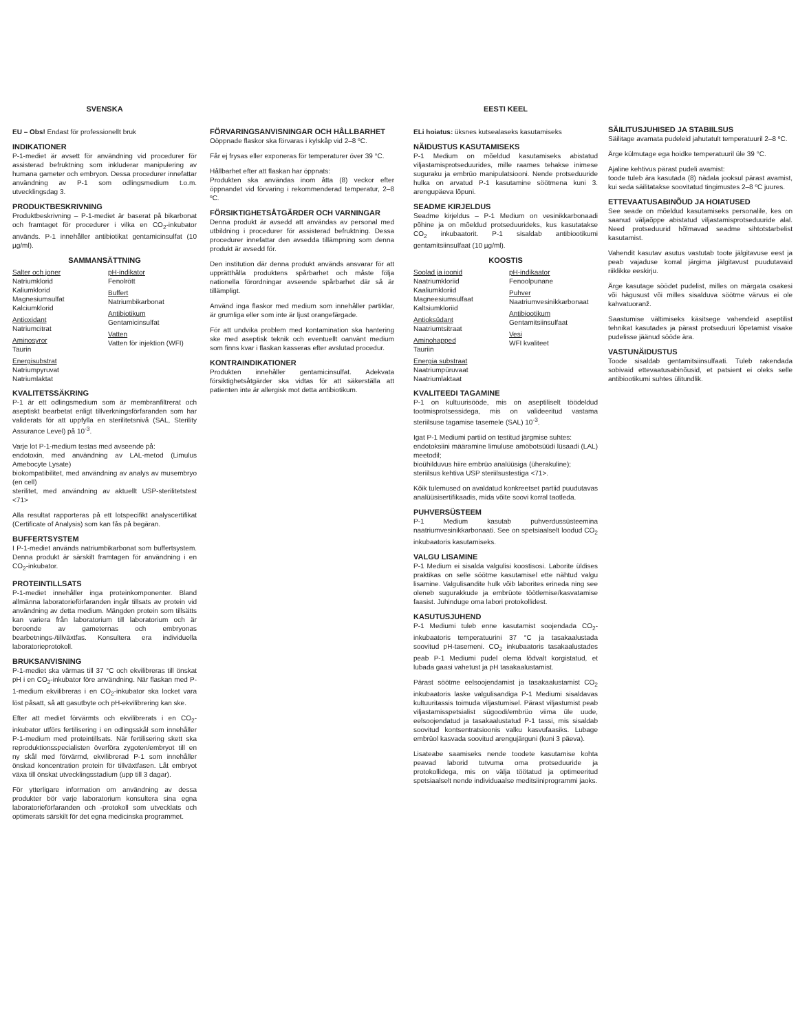SVENSKA
EU – Obs! Endast för professionellt bruk
INDIKATIONER
P-1-mediet är avsett för användning vid procedurer för assisterad befruktning som inkluderar manipulering av humana gameter och embryon. Dessa procedurer innefattar användning av P-1 som odlingsmedium t.o.m. utvecklingsdag 3.
PRODUKTBESKRIVNING
Produktbeskrivning – P-1-mediet är baserat på bikarbonat och framtaget för procedurer i vilka en CO<sub>2</sub>-inkubator används. P-1 innehåller antibiotikat gentamicinsulfat (10 µg/ml).
SAMMANSÄTTNING
Salter och joner
Natriumklorid
Kaliumklorid
Magnesiumsulfat
Kalciumklorid
Antioxidant
Natriumcitrat
Aminosyror
Taurin
Energisubstrat
Natriumpyruvat
Natriumlaktat
pH-indikator
Fenolrött
Buffert
Natriumbikarbonat
Antibiotikum
Gentamicinsulfat
Vatten
Vatten för injektion (WFI)
KVALITETSSÄKRING
P-1 är ett odlingsmedium som är membranfiltrerat och aseptiskt bearbetat enligt tillverkningsförfaranden som har validerats för att uppfylla en sterilitetsnivå (SAL, Sterility Assurance Level) på 10<sup>-3</sup>.
Varje lot P-1-medium testas med avseende på:
endotoxin, med användning av LAL-metod (Limulus Amebocyte Lysate)
biokompatibilitet, med användning av analys av musembryo (en cell)
sterilitet, med användning av aktuellt USP-sterilitetstest <71>
Alla resultat rapporteras på ett lotspecifikt analyscertifikat (Certificate of Analysis) som kan fås på begäran.
BUFFERTSYSTEM
I P-1-mediet används natriumbikarbonat som buffertsystem. Denna produkt är särskilt framtagen för användning i en CO<sub>2</sub>-inkubator.
PROTEINTILLSATS
P-1-mediet innehåller inga proteinkomponenter. Bland allmänna laboratorieförfaranden ingår tillsats av protein vid användning av detta medium. Mängden protein som tillsätts kan variera från laboratorium till laboratorium och är beroende av gameternas och embryonas bearbetnings-/tillväxtfas. Konsultera era individuella laboratorieprotokoll.
BRUKSANVISNING
P-1-mediet ska värmas till 37 °C och ekvilibreras till önskat pH i en CO<sub>2</sub>-inkubator före användning. När flaskan med P-1-medium ekvilibreras i en CO<sub>2</sub>-inkubator ska locket vara löst påsatt, så att gasutbyte och pH-ekvilibrering kan ske.
Efter att mediet förvärmts och ekvilibrerats i en CO<sub>2</sub>-inkubator utförs fertilisering i en odlingsskål som innehåller P-1-medium med proteintillsats. När fertilisering skett ska reproduktionsspecialisten överföra zygoten/embryot till en ny skål med förvärmd, ekvilibrerad P-1 som innehåller önskad koncentration protein för tillväxtfasen. Låt embryot växa till önskat utvecklingsstadium (upp till 3 dagar).
För ytterligare information om användning av dessa produkter bör varje laboratorium konsultera sina egna laboratorieförfaranden och -protokoll som utvecklats och optimerats särskilt för det egna medicinska programmet.
FÖRVARINGSANVISNINGAR OCH HÅLLBARHET
Oöppnade flaskor ska förvaras i kylskåp vid 2–8 ºC.
Får ej frysas eller exponeras för temperaturer över 39 °C.
Hållbarhet efter att flaskan har öppnats:
Produkten ska användas inom åtta (8) veckor efter öppnandet vid förvaring i rekommenderad temperatur, 2–8 ºC.
FÖRSIKTIGHETSÅTGÄRDER OCH VARNINGAR
Denna produkt är avsedd att användas av personal med utbildning i procedurer för assisterad befruktning. Dessa procedurer innefattar den avsedda tillämpning som denna produkt är avsedd för.
Den institution där denna produkt används ansvarar för att upprätthålla produktens spårbarhet och måste följa nationella förordningar avseende spårbarhet där så är tillämpligt.
Använd inga flaskor med medium som innehåller partiklar, är grumliga eller som inte är ljust orangefärgade.
För att undvika problem med kontamination ska hantering ske med aseptisk teknik och eventuellt oanvänt medium som finns kvar i flaskan kasseras efter avslutad procedur.
KONTRAINDIKATIONER
Produkten innehåller gentamicinsulfat. Adekvata försiktighetsåtgärder ska vidtas för att säkerställa att patienten inte är allergisk mot detta antibiotikum.
EESTI KEEL
ELi hoiatus: üksnes kutsealaseks kasutamiseks
NÄIDUSTUS KASUTAMISEKS
P-1 Medium on mõeldud kasutamiseks abistatud viljastamisprotseduurides, mille raames tehakse inimese suguraku ja embrüo manipulatsiooni. Nende protseduuride hulka on arvatud P-1 kasutamine söötmena kuni 3. arengupäeva lõpuni.
SEADME KIRJELDUS
Seadme kirjeldus – P-1 Medium on vesinikkarbonaadi põhine ja on mõeldud protseduurideks, kus kasutatakse CO<sub>2</sub> inkubaatorit. P-1 sisaldab antibiootikumi gentamitsiinsulfaat (10 µg/ml).
KOOSTIS
Soolad ja ioonid
Naatriumkloriid
Kaaliumkloriid
Magneesiumsulfaat
Kaltsiumkloriid
Antioksüdant
Naatriumtsitraat
Aminohapped
Tauriin
Energia substraat
Naatriumpüruvaat
Naatriumlaktaat
pH-indikaator
Fenoolpunane
Puhver
Naatriumvesinikkarbonaat
Antibiootikum
Gentamitsiinsulfaat
Vesi
WFI kvaliteet
KVALITEEDI TAGAMINE
P-1 on kultuurisööde, mis on aseptiliselt töödeldud tootmisprotsessidega, mis on valideeritud vastama steriilsuse tagamise tasemele (SAL) 10<sup>-3</sup>.
Igat P-1 Mediumi partiid on testitud järgmise suhtes:
endotoksiini määramine limuluse amöbotsüüdi lüsaadi (LAL) meetodil;
bioühilduvus hiire embrüo analüüsiga (üherakuline);
steriilsus kehtiva USP steriilsustestiga <71>.
Kõik tulemused on avaldatud konkreetset partiid puudutavas analüüsisertifikaadis, mida võite soovi korral taotleda.
PUHVERSÜSTEEM
P-1 Medium kasutab puhverdussüsteemina naatriumvesinikkarbonaati. See on spetsiaalselt loodud CO<sub>2</sub> inkubaatoris kasutamiseks.
VALGU LISAMINE
P-1 Medium ei sisalda valgulisi koostisosi. Laborite üldises praktikas on selle söötme kasutamisel ette nähtud valgu lisamine. Valgulisandite hulk võib laborites erineda ning see oleneb sugurakkude ja embrüote töötlemise/kasvatamise faasist. Juhinduge oma labori protokollidest.
KASUTUSJUHEND
P-1 Mediumi tuleb enne kasutamist soojendada CO<sub>2</sub>-inkubaatoris temperatuurini 37 °C ja tasakaalustada soovitud pH-tasemeni. CO<sub>2</sub> inkubaatoris tasakaalustades peab P-1 Mediumi pudel olema lõdvalt korgistatud, et lubada gaasi vahetust ja pH tasakaalustamist.
Pärast söötme eelsoojendamist ja tasakaalustamist CO<sub>2</sub> inkubaatoris laske valgulisandiga P-1 Mediumi sisaldavas kultuuritassis toimuda viljastumisel. Pärast viljastumist peab viljastamisspetsialist sügoodi/embrüo viima üle uude, eelsoojendatud ja tasakaalustatud P-1 tassi, mis sisaldab soovitud kontsentratsioonis valku kasvufaasiks. Lubage embrüol kasvada soovitud arengujärguni (kuni 3 päeva).
Lisateabe saamiseks nende toodete kasutamise kohta peavad laborid tutvuma oma protseduuride ja protokollidega, mis on välja töötatud ja optimeeritud spetsiaalselt nende individuaalse meditsiiniprogrammi jaoks.
SÄILITUSJUHISED JA STABIILSUS
Säilitage avamata pudeleid jahutatult temperatuuril 2–8 ºC.
Ärge külmutage ega hoidke temperatuuril üle 39 °C.
Ajaline kehtivus pärast pudeli avamist:
toode tuleb ära kasutada (8) nädala jooksul pärast avamist, kui seda säilitatakse soovitatud tingimustes 2–8 ºC juures.
ETTEVAATUSABINÕUD JA HOIATUSED
See seade on mõeldud kasutamiseks personalile, kes on saanud väljaõppe abistatud viljastamisprotseduuride alal. Need protseduurid hõlmavad seadme sihtotstarbelist kasutamist.
Vahendit kasutav asutus vastutab toote jälgitavuse eest ja peab vajaduse korral järgima jälgitavust puudutavaid riiklikke eeskirju.
Ärge kasutage söödet pudelist, milles on märgata osakesi või hägusust või milles sisalduva söötme värvus ei ole kahvatuoranž.
Saastumise vältimiseks käsitsege vahendeid aseptilist tehnikat kasutades ja pärast protseduuri lõpetamist visake pudelisse jäänud sööde ära.
VASTUNÄIDUSTUS
Toode sisaldab gentamitsiinsulfaati. Tuleb rakendada sobivaid ettevaatusabinõusid, et patsient ei oleks selle antibiootikumi suhtes ülitundlik.